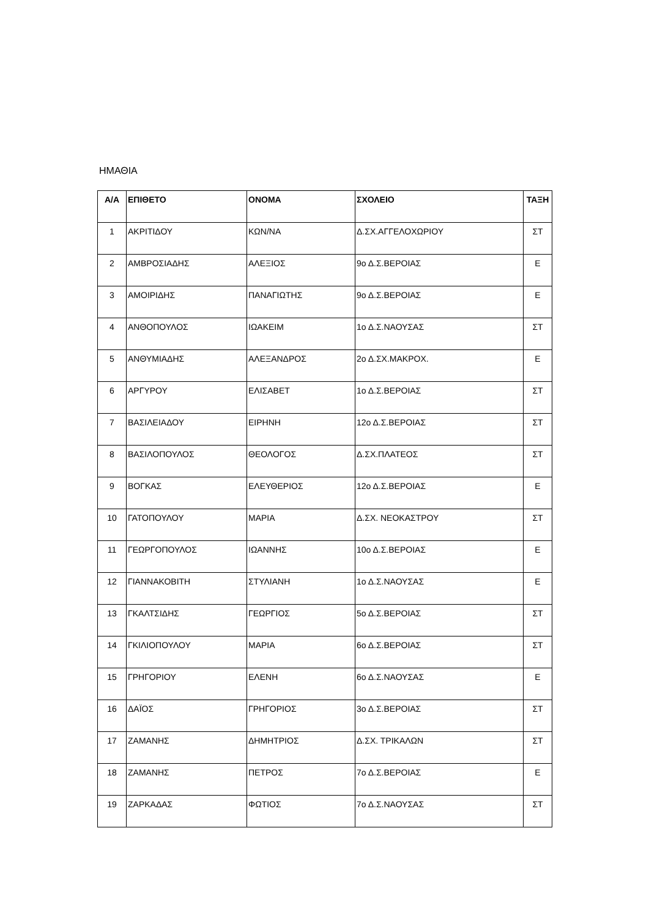ΗΜΑΘΙΑ
| Α/Α | ΕΠΙΘΕΤΟ | ΟΝΟΜΑ | ΣΧΟΛΕΙΟ | ΤΑΞΗ |
| --- | --- | --- | --- | --- |
| 1 | ΑΚΡΙΤΙΔΟΥ | ΚΩΝ/ΝΑ | Δ.ΣΧ.ΑΓΓΕΛΟΧΩΡΙΟΥ | ΣΤ |
| 2 | ΑΜΒΡΟΣΙΑΔΗΣ | ΑΛΕΞΙΟΣ | 9ο Δ.Σ.ΒΕΡΟΙΑΣ | Ε |
| 3 | ΑΜΟΙΡΙΔΗΣ | ΠΑΝΑΓΙΩΤΗΣ | 9ο Δ.Σ.ΒΕΡΟΙΑΣ | Ε |
| 4 | ΑΝΘΟΠΟΥΛΟΣ | ΙΩΑΚΕΙΜ | 1ο Δ.Σ.ΝΑΟΥΣΑΣ | ΣΤ |
| 5 | ΑΝΘΥΜΙΑΔΗΣ | ΑΛΕΞΑΝΔΡΟΣ | 2ο Δ.ΣΧ.ΜΑΚΡΟΧ. | Ε |
| 6 | ΑΡΓΥΡΟΥ | ΕΛΙΣΑΒΕΤ | 1ο Δ.Σ.ΒΕΡΟΙΑΣ | ΣΤ |
| 7 | ΒΑΣΙΛΕΙΑΔΟΥ | ΕΙΡΗΝΗ | 12ο Δ.Σ.ΒΕΡΟΙΑΣ | ΣΤ |
| 8 | ΒΑΣΙΛΟΠΟΥΛΟΣ | ΘΕΟΛΟΓΟΣ | Δ.ΣΧ.ΠΛΑΤΕΟΣ | ΣΤ |
| 9 | ΒΟΓΚΑΣ | ΕΛΕΥΘΕΡΙΟΣ | 12ο Δ.Σ.ΒΕΡΟΙΑΣ | Ε |
| 10 | ΓΑΤΟΠΟΥΛΟΥ | ΜΑΡΙΑ | Δ.ΣΧ. ΝΕΟΚΑΣΤΡΟΥ | ΣΤ |
| 11 | ΓΕΩΡΓΟΠΟΥΛΟΣ | ΙΩΑΝΝΗΣ | 10ο Δ.Σ.ΒΕΡΟΙΑΣ | Ε |
| 12 | ΓΙΑΝΝΑΚΟΒΙΤΗ | ΣΤΥΛΙΑΝΗ | 1ο Δ.Σ.ΝΑΟΥΣΑΣ | Ε |
| 13 | ΓΚΑΛΤΣΙΔΗΣ | ΓΕΩΡΓΙΟΣ | 5ο Δ.Σ.ΒΕΡΟΙΑΣ | ΣΤ |
| 14 | ΓΚΙΛΙΟΠΟΥΛΟΥ | ΜΑΡΙΑ | 6ο Δ.Σ.ΒΕΡΟΙΑΣ | ΣΤ |
| 15 | ΓΡΗΓΟΡΙΟΥ | ΕΛΕΝΗ | 6ο Δ.Σ.ΝΑΟΥΣΑΣ | Ε |
| 16 | ΔΑΪΟΣ | ΓΡΗΓΟΡΙΟΣ | 3ο Δ.Σ.ΒΕΡΟΙΑΣ | ΣΤ |
| 17 | ΖΑΜΑΝΗΣ | ΔΗΜΗΤΡΙΟΣ | Δ.ΣΧ. ΤΡΙΚΑΛΩΝ | ΣΤ |
| 18 | ΖΑΜΑΝΗΣ | ΠΕΤΡΟΣ | 7ο Δ.Σ.ΒΕΡΟΙΑΣ | Ε |
| 19 | ΖΑΡΚΑΔΑΣ | ΦΩΤΙΟΣ | 7ο Δ.Σ.ΝΑΟΥΣΑΣ | ΣΤ |